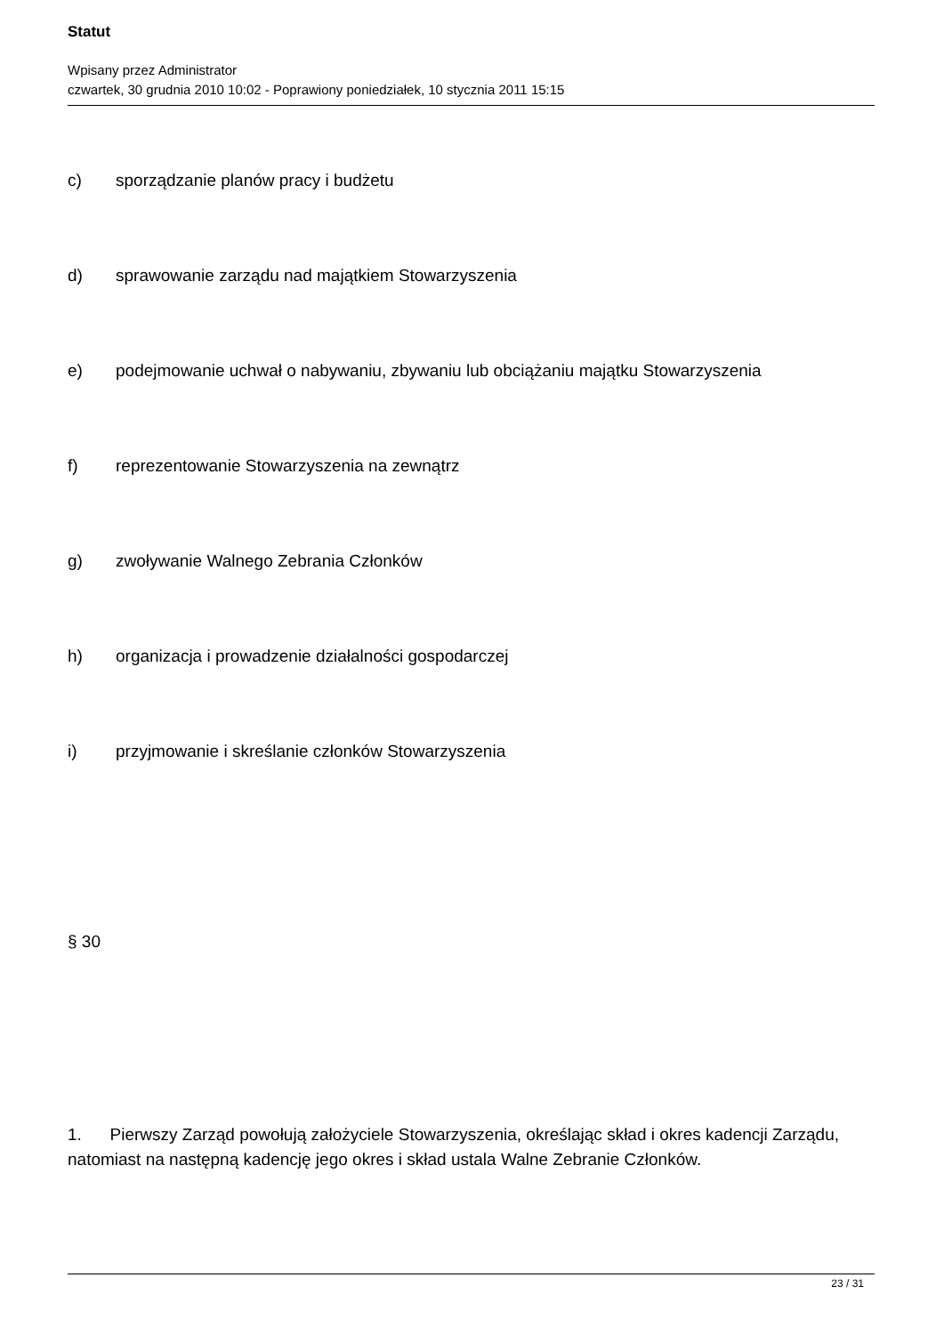Statut
Wpisany przez Administrator
czwartek, 30 grudnia 2010 10:02 - Poprawiony poniedziałek, 10 stycznia 2011 15:15
c) sporządzanie planów pracy i budżetu
d) sprawowanie zarządu nad majątkiem Stowarzyszenia
e) podejmowanie uchwał o nabywaniu, zbywaniu lub obciążaniu majątku Stowarzyszenia
f) reprezentowanie Stowarzyszenia na zewnątrz
g) zwoływanie Walnego Zebrania Członków
h) organizacja i prowadzenie działalności gospodarczej
i) przyjmowanie i skreślanie członków Stowarzyszenia
§ 30
1. Pierwszy Zarząd powołują założyciele Stowarzyszenia, określając skład i okres kadencji Zarządu, natomiast na następną kadencję jego okres i skład ustala Walne Zebranie Członków.
23 / 31